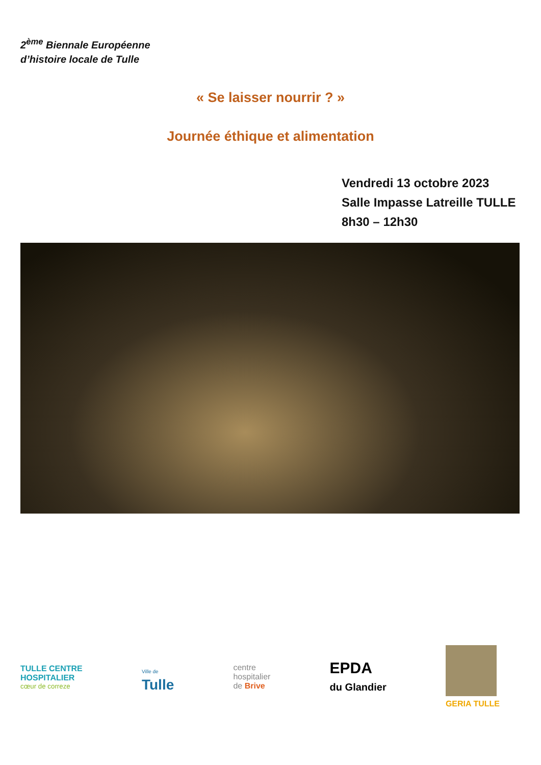2<sup>ème</sup> Biennale Européenne
d’histoire locale de Tulle
« Se laisser nourrir ? »
Journée éthique et alimentation
Vendredi 13 octobre 2023
Salle Impasse Latreille TULLE
8h30 – 12h30
TULLE CENTRE
HOSPITALIER
cœur de correze
Ville de
Tulle
centre
hospitalier
de Brive
EPDA
du Glandier
GERIA TULLE